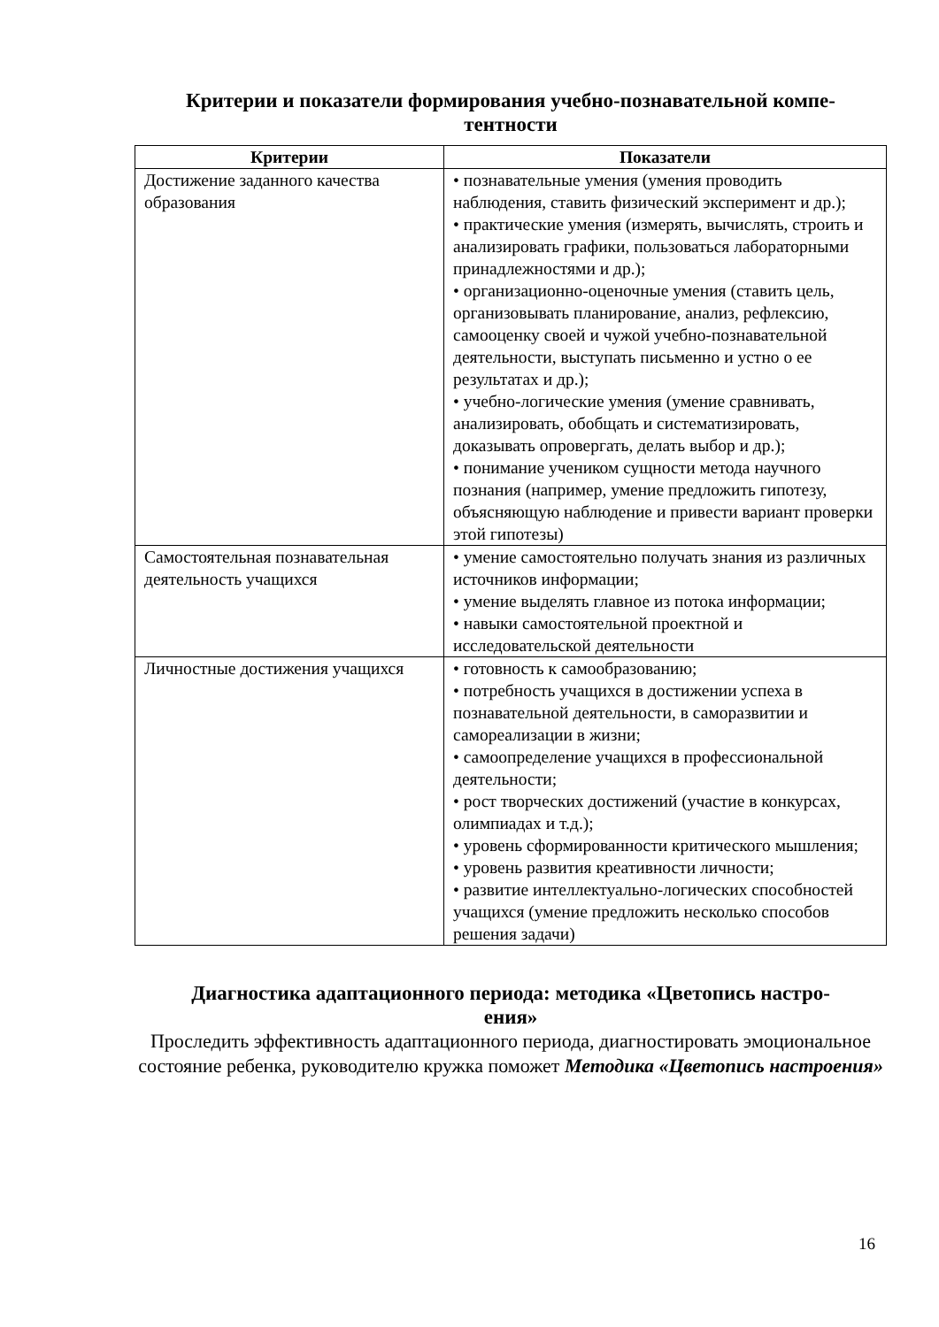Критерии и показатели формирования учебно-познавательной компе-
тентности
| Критерии | Показатели |
| --- | --- |
| Достижение заданного качества образования | • познавательные умения (умения проводить наблюдения, ставить физический эксперимент и др.); • практические умения (измерять, вычислять, строить и анализировать графики, пользоваться лабораторными принадлежностями и др.); • организационно-оценочные умения (ставить цель, организовывать планирование, анализ, рефлексию, самооценку своей и чужой учебно-познавательной деятельности, выступать письменно и устно о ее результатах и др.); • учебно-логические умения (умение сравнивать, анализировать, обобщать и систематизировать, доказывать опровергать, делать выбор и др.); • понимание учеником сущности метода научного познания (например, умение предложить гипотезу, объясняющую наблюдение и привести вариант проверки этой гипотезы) |
| Самостоятельная познавательная деятельность учащихся | • умение самостоятельно получать знания из различных источников информации; • умение выделять главное из потока информации; • навыки самостоятельной проектной и исследовательской деятельности |
| Личностные достижения учащихся | • готовность к самообразованию; • потребность учащихся в достижении успеха в познавательной деятельности, в саморазвитии и самореализации в жизни; • самоопределение учащихся в профессиональной деятельности; • рост творческих достижений (участие в конкурсах, олимпиадах и т.д.); • уровень сформированности критического мышления; • уровень развития креативности личности; • развитие интеллектуально-логических способностей учащихся (умение предложить несколько способов решения задачи) |
Диагностика адаптационного периода: методика «Цветопись настро-
ения»
Проследить эффективность адаптационного периода, диагностировать эмоциональное состояние ребенка, руководителю кружка поможет Методика «Цветопись настроения»
16